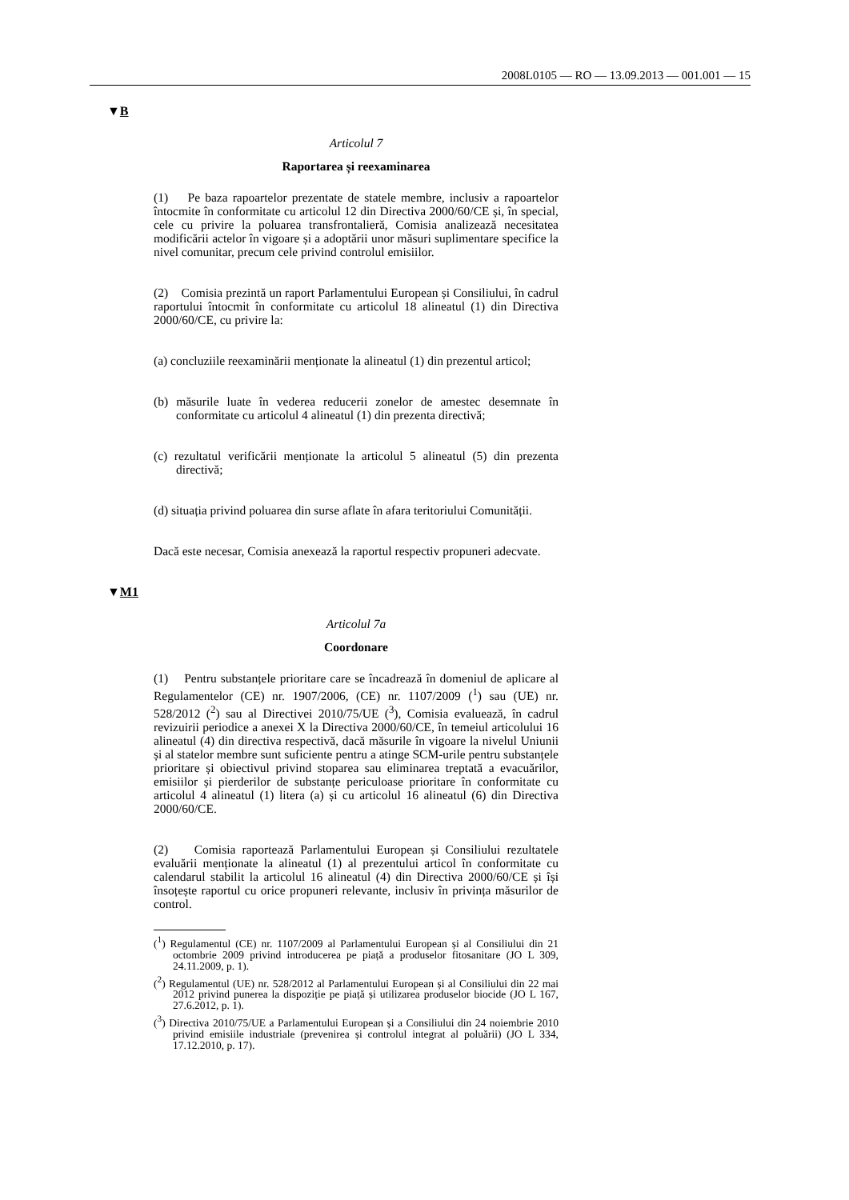2008L0105 — RO — 13.09.2013 — 001.001 — 15
▼B
Articolul 7
Raportarea și reexaminarea
(1) Pe baza rapoartelor prezentate de statele membre, inclusiv a rapoartelor întocmite în conformitate cu articolul 12 din Directiva 2000/60/CE și, în special, cele cu privire la poluarea transfrontalieră, Comisia analizează necesitatea modificării actelor în vigoare și a adoptării unor măsuri suplimentare specifice la nivel comunitar, precum cele privind controlul emisiilor.
(2) Comisia prezintă un raport Parlamentului European și Consiliului, în cadrul raportului întocmit în conformitate cu articolul 18 alineatul (1) din Directiva 2000/60/CE, cu privire la:
(a) concluziile reexaminării menționate la alineatul (1) din prezentul articol;
(b) măsurile luate în vederea reducerii zonelor de amestec desemnate în conformitate cu articolul 4 alineatul (1) din prezenta directivă;
(c) rezultatul verificării menționate la articolul 5 alineatul (5) din prezenta directivă;
(d) situația privind poluarea din surse aflate în afara teritoriului Comunității.
Dacă este necesar, Comisia anexează la raportul respectiv propuneri adecvate.
▼M1
Articolul 7a
Coordonare
(1) Pentru substanțele prioritare care se încadrează în domeniul de aplicare al Regulamentelor (CE) nr. 1907/2006, (CE) nr. 1107/2009 (<sup>1</sup>) sau (UE) nr. 528/2012 (<sup>2</sup>) sau al Directivei 2010/75/UE (<sup>3</sup>), Comisia evaluează, în cadrul revizuirii periodice a anexei X la Directiva 2000/60/CE, în temeiul articolului 16 alineatul (4) din directiva respectivă, dacă măsurile în vigoare la nivelul Uniunii și al statelor membre sunt suficiente pentru a atinge SCM-urile pentru substanțele prioritare și obiectivul privind stoparea sau eliminarea treptată a evacuărilor, emisiilor și pierderilor de substanțe periculoase prioritare în conformitate cu articolul 4 alineatul (1) litera (a) și cu articolul 16 alineatul (6) din Directiva 2000/60/CE.
(2) Comisia raportează Parlamentului European și Consiliului rezultatele evaluării menționate la alineatul (1) al prezentului articol în conformitate cu calendarul stabilit la articolul 16 alineatul (4) din Directiva 2000/60/CE și își însoțește raportul cu orice propuneri relevante, inclusiv în privința măsurilor de control.
(<sup>1</sup>) Regulamentul (CE) nr. 1107/2009 al Parlamentului European și al Consiliului din 21 octombrie 2009 privind introducerea pe piață a produselor fitosanitare (JO L 309, 24.11.2009, p. 1).
(<sup>2</sup>) Regulamentul (UE) nr. 528/2012 al Parlamentului European și al Consiliului din 22 mai 2012 privind punerea la dispoziție pe piață și utilizarea produselor biocide (JO L 167, 27.6.2012, p. 1).
(<sup>3</sup>) Directiva 2010/75/UE a Parlamentului European și a Consiliului din 24 noiembrie 2010 privind emisiile industriale (prevenirea și controlul integrat al poluării) (JO L 334, 17.12.2010, p. 17).